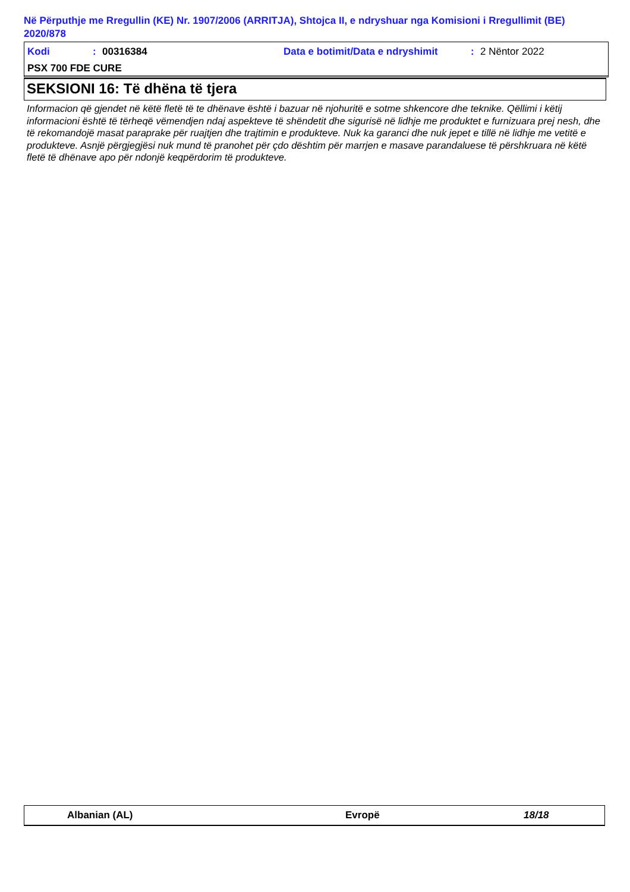Në Përputhje me Rregullin (KE) Nr. 1907/2006 (ARRITJA), Shtojca II, e ndryshuar nga Komisioni i Rregullimit (BE) 2020/878
Kodi: 00316384 Data e botimit/Data e ndryshimit: 2 Nëntor 2022
PSX 700 FDE CURE
SEKSIONI 16: Të dhëna të tjera
Informacion që gjendet në këtë fletë të te dhënave është i bazuar në njohuritë e sotme shkencore dhe teknike. Qëllimi i këtij informacioni është të tërheqë vëmendjen ndaj aspekteve të shëndetit dhe sigurisë në lidhje me produktet e furnizuara prej nesh, dhe të rekomandojë masat paraprake për ruajtjen dhe trajtimin e produkteve. Nuk ka garanci dhe nuk jepet e tillë në lidhje me vetitë e produkteve. Asnjë përgjegjësi nuk mund të pranohet për çdo dështim për marrjen e masave parandaluese të përshkruara në këtë fletë të dhënave apo për ndonjë keqpërdorim të produkteve.
Albanian (AL) Evropë 18/18